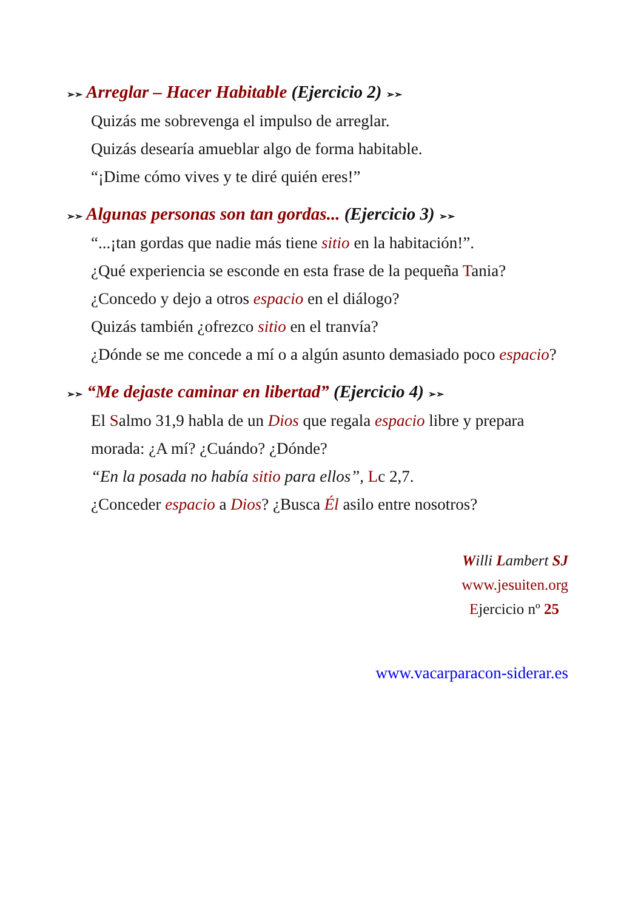➢➣ Arreglar – Hacer Habitable (Ejercicio 2) ➢➣
Quizás me sobrevenga el impulso de arreglar.
Quizás desearía amueblar algo de forma habitable.
“¡Dime cómo vives y te diré quién eres!”
➢➣ Algunas personas son tan gordas... (Ejercicio 3) ➢➣
“...¡tan gordas que nadie más tiene sitio en la habitación!”.
¿Qué experiencia se esconde en esta frase de la pequeña Tania?
¿Concedo y dejo a otros espacio en el diálogo?
Quizás también ¿ofrezco sitio en el tranvía?
¿Dónde se me concede a mí o a algún asunto demasiado poco espacio?
➢➣ “Me dejaste caminar en libertad” (Ejercicio 4) ➢➣
El Salmo 31,9 habla de un Dios que regala espacio libre y prepara morada: ¿A mí? ¿Cuándo? ¿Dónde?
“En la posada no había sitio para ellos”, Lc 2,7.
¿Conceder espacio a Dios? ¿Busca Él asilo entre nosotros?
Willi Lambert SJ
www.jesuiten.org
Ejercicio nº 25
www.vacarparacon-siderar.es